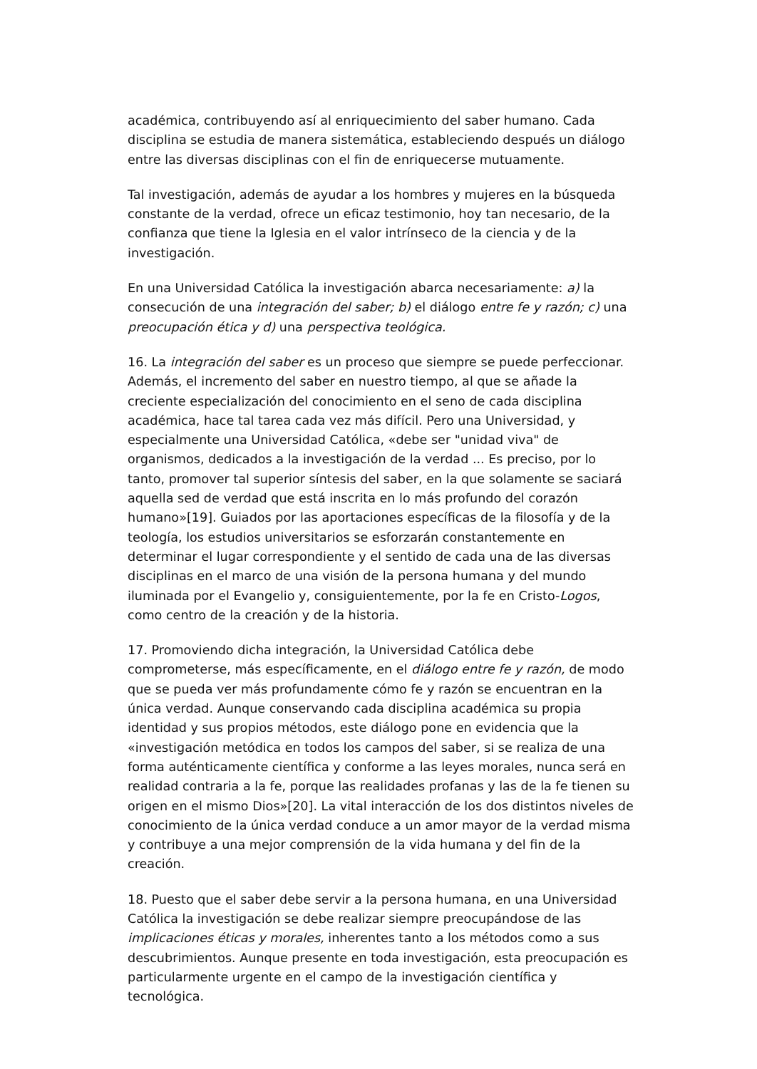académica, contribuyendo así al enriquecimiento del saber humano. Cada disciplina se estudia de manera sistemática, estableciendo después un diálogo entre las diversas disciplinas con el fin de enriquecerse mutuamente.
Tal investigación, además de ayudar a los hombres y mujeres en la búsqueda constante de la verdad, ofrece un eficaz testimonio, hoy tan necesario, de la confianza que tiene la Iglesia en el valor intrínseco de la ciencia y de la investigación.
En una Universidad Católica la investigación abarca necesariamente: a) la consecución de una integración del saber; b) el diálogo entre fe y razón; c) una preocupación ética y d) una perspectiva teológica.
16. La integración del saber es un proceso que siempre se puede perfeccionar. Además, el incremento del saber en nuestro tiempo, al que se añade la creciente especialización del conocimiento en el seno de cada disciplina académica, hace tal tarea cada vez más difícil. Pero una Universidad, y especialmente una Universidad Católica, «debe ser "unidad viva" de organismos, dedicados a la investigación de la verdad ... Es preciso, por lo tanto, promover tal superior síntesis del saber, en la que solamente se saciará aquella sed de verdad que está inscrita en lo más profundo del corazón humano»[19]. Guiados por las aportaciones específicas de la filosofía y de la teología, los estudios universitarios se esforzarán constantemente en determinar el lugar correspondiente y el sentido de cada una de las diversas disciplinas en el marco de una visión de la persona humana y del mundo iluminada por el Evangelio y, consiguientemente, por la fe en Cristo-Logos, como centro de la creación y de la historia.
17. Promoviendo dicha integración, la Universidad Católica debe comprometerse, más específicamente, en el diálogo entre fe y razón, de modo que se pueda ver más profundamente cómo fe y razón se encuentran en la única verdad. Aunque conservando cada disciplina académica su propia identidad y sus propios métodos, este diálogo pone en evidencia que la «investigación metódica en todos los campos del saber, si se realiza de una forma auténticamente científica y conforme a las leyes morales, nunca será en realidad contraria a la fe, porque las realidades profanas y las de la fe tienen su origen en el mismo Dios»[20]. La vital interacción de los dos distintos niveles de conocimiento de la única verdad conduce a un amor mayor de la verdad misma y contribuye a una mejor comprensión de la vida humana y del fin de la creación.
18. Puesto que el saber debe servir a la persona humana, en una Universidad Católica la investigación se debe realizar siempre preocupándose de las implicaciones éticas y morales, inherentes tanto a los métodos como a sus descubrimientos. Aunque presente en toda investigación, esta preocupación es particularmente urgente en el campo de la investigación científica y tecnológica.